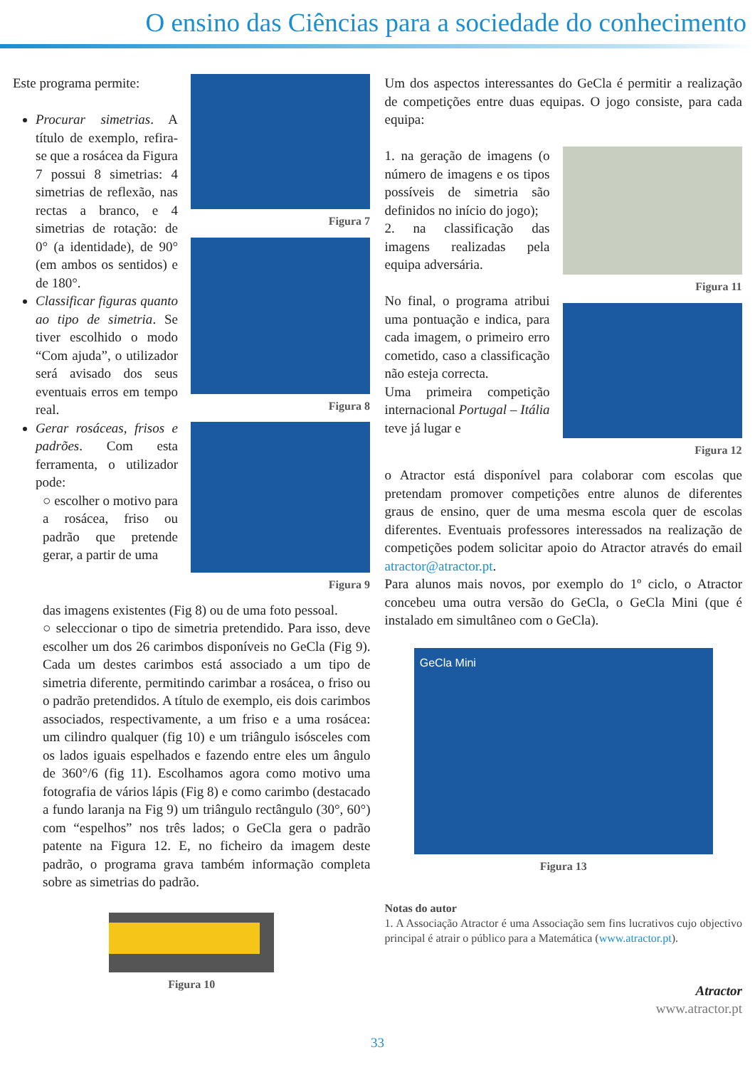O ensino das Ciências para a sociedade do conhecimento
Este programa permite:
Procurar simetrias. A título de exemplo, refira-se que a rosácea da Figura 7 possui 8 simetrias: 4 simetrias de reflexão, nas rectas a branco, e 4 simetrias de rotação: de 0° (a identidade), de 90° (em ambos os sentidos) e de 180°.
Classificar figuras quanto ao tipo de simetria. Se tiver escolhido o modo “Com ajuda”, o utilizador será avisado dos seus eventuais erros em tempo real.
Gerar rosáceas, frisos e padrões. Com esta ferramenta, o utilizador pode:
○ escolher o motivo para a rosácea, friso ou padrão que pretende gerar, a partir de uma
Figura 7
Figura 8
Figura 9
das imagens existentes (Fig 8) ou de uma foto pessoal.
○ seleccionar o tipo de simetria pretendido. Para isso, deve escolher um dos 26 carimbos disponíveis no GeCla (Fig 9). Cada um destes carimbos está associado a um tipo de simetria diferente, permitindo carimbar a rosácea, o friso ou o padrão pretendidos. A título de exemplo, eis dois carimbos associados, respectivamente, a um friso e a uma rosácea: um cilindro qualquer (fig 10) e um triângulo isósceles com os lados iguais espelhados e fazendo entre eles um ângulo de 360°/6 (fig 11). Escolhamos agora como motivo uma fotografia de vários lápis (Fig 8) e como carimbo (destacado a fundo laranja na Fig 9) um triângulo rectângulo (30°, 60°) com “espelhos” nos três lados; o GeCla gera o padrão patente na Figura 12. E, no ficheiro da imagem deste padrão, o programa grava também informação completa sobre as simetrias do padrão.
Figura 10
Um dos aspectos interessantes do GeCla é permitir a realização de competições entre duas equipas. O jogo consiste, para cada equipa:
1. na geração de imagens (o número de imagens e os tipos possíveis de simetria são definidos no início do jogo);
2. na classificação das imagens realizadas pela equipa adversária.
No final, o programa atribui uma pontuação e indica, para cada imagem, o primeiro erro cometido, caso a classificação não esteja correcta.
Uma primeira competição internacional Portugal – Itália teve já lugar e
Figura 11
Figura 12
o Atractor está disponível para colaborar com escolas que pretendam promover competições entre alunos de diferentes graus de ensino, quer de uma mesma escola quer de escolas diferentes. Eventuais professores interessados na realização de competições podem solicitar apoio do Atractor através do email atractor@atractor.pt.
Para alunos mais novos, por exemplo do 1º ciclo, o Atractor concebeu uma outra versão do GeCla, o GeCla Mini (que é instalado em simultâneo com o GeCla).
GeCla Mini
Figura 13
Notas do autor
1. A Associação Atractor é uma Associação sem fins lucrativos cujo objectivo principal é atrair o público para a Matemática (www.atractor.pt).
Atractor
www.atractor.pt
33